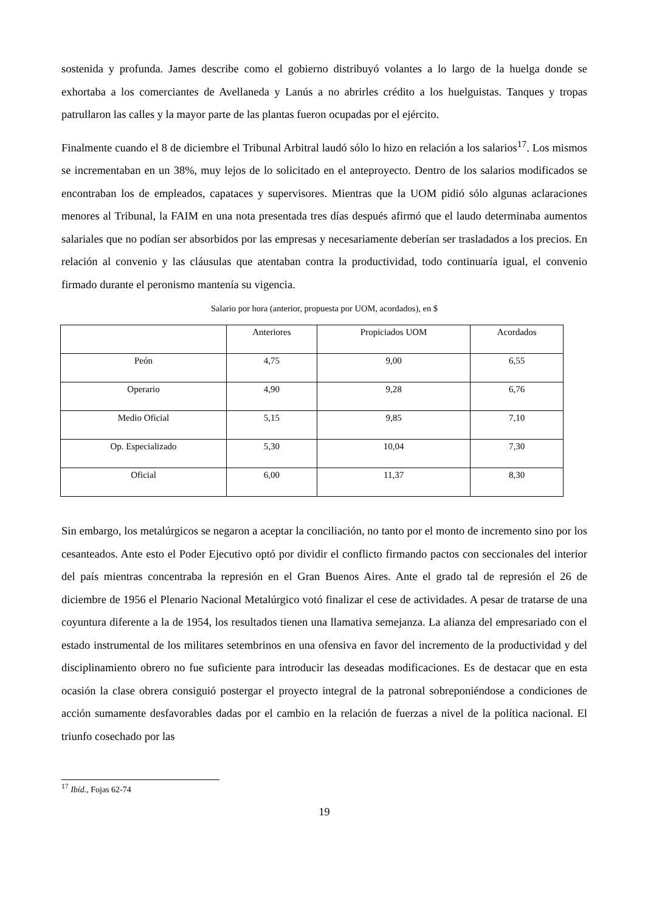sostenida y profunda. James describe como el gobierno distribuyó volantes a lo largo de la huelga donde se exhortaba a los comerciantes de Avellaneda y Lanús a no abrirles crédito a los huelguistas. Tanques y tropas patrullaron las calles y la mayor parte de las plantas fueron ocupadas por el ejército.
Finalmente cuando el 8 de diciembre el Tribunal Arbitral laudó sólo lo hizo en relación a los salarios<sup>17</sup>. Los mismos se incrementaban en un 38%, muy lejos de lo solicitado en el anteproyecto. Dentro de los salarios modificados se encontraban los de empleados, capataces y supervisores. Mientras que la UOM pidió sólo algunas aclaraciones menores al Tribunal, la FAIM en una nota presentada tres días después afirmó que el laudo determinaba aumentos salariales que no podían ser absorbidos por las empresas y necesariamente deberían ser trasladados a los precios. En relación al convenio y las cláusulas que atentaban contra la productividad, todo continuaría igual, el convenio firmado durante el peronismo mantenía su vigencia.
Salario por hora (anterior, propuesta por UOM, acordados), en $
| | Anteriores | Propiciados UOM | Acordados |
| Peón | 4,75 | 9,00 | 6,55 |
| Operario | 4,90 | 9,28 | 6,76 |
| Medio Oficial | 5,15 | 9,85 | 7,10 |
| Op. Especializado | 5,30 | 10,04 | 7,30 |
| Oficial | 6,00 | 11,37 | 8,30 |
Sin embargo, los metalúrgicos se negaron a aceptar la conciliación, no tanto por el monto de incremento sino por los cesanteados. Ante esto el Poder Ejecutivo optó por dividir el conflicto firmando pactos con seccionales del interior del país mientras concentraba la represión en el Gran Buenos Aires. Ante el grado tal de represión el 26 de diciembre de 1956 el Plenario Nacional Metalúrgico votó finalizar el cese de actividades. A pesar de tratarse de una coyuntura diferente a la de 1954, los resultados tienen una llamativa semejanza. La alianza del empresariado con el estado instrumental de los militares setembrinos en una ofensiva en favor del incremento de la productividad y del disciplinamiento obrero no fue suficiente para introducir las deseadas modificaciones. Es de destacar que en esta ocasión la clase obrera consiguió postergar el proyecto integral de la patronal sobreponiéndose a condiciones de acción sumamente desfavorables dadas por el cambio en la relación de fuerzas a nivel de la política nacional. El triunfo cosechado por las
<sup>17</sup> Ibíd., Fojas 62-74
19